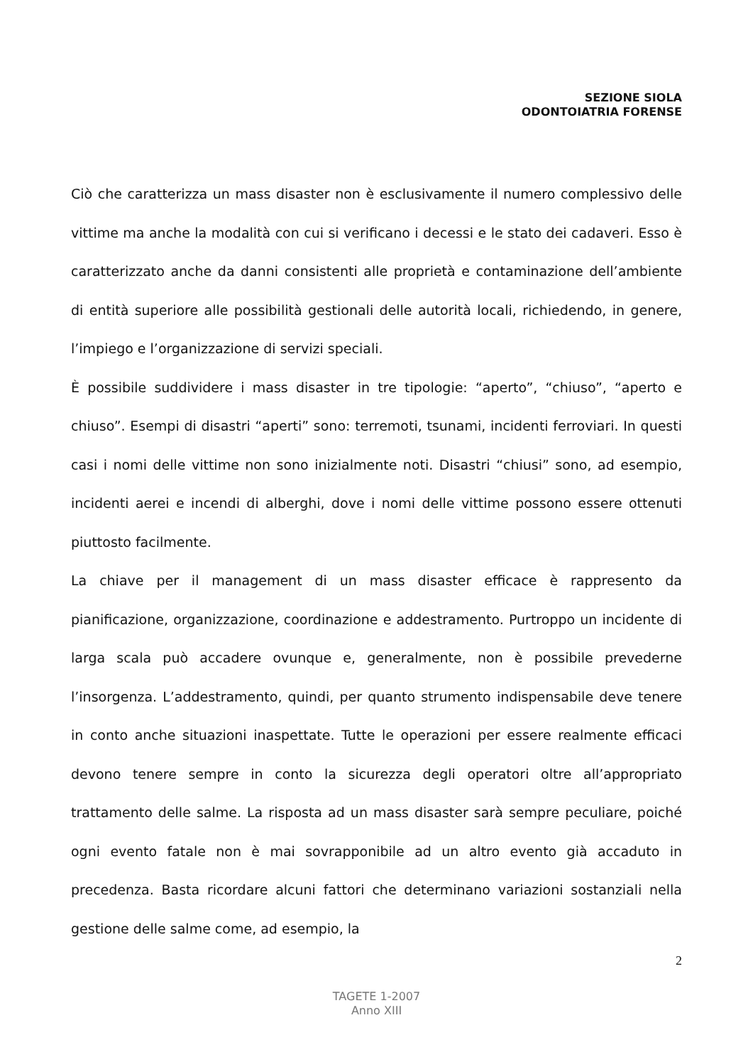SEZIONE SIOLA
ODONTOIATRIA FORENSE
Ciò che caratterizza un mass disaster non è esclusivamente il numero complessivo delle vittime ma anche la modalità con cui si verificano i decessi e le stato dei cadaveri. Esso è caratterizzato anche da danni consistenti alle proprietà e contaminazione dell’ambiente di entità superiore alle possibilità gestionali delle autorità locali, richiedendo, in genere, l’impiego e l’organizzazione di servizi speciali.
È possibile suddividere i mass disaster in tre tipologie: “aperto”, “chiuso”, “aperto e chiuso”. Esempi di disastri “aperti” sono: terremoti, tsunami, incidenti ferroviari. In questi casi i nomi delle vittime non sono inizialmente noti. Disastri “chiusi” sono, ad esempio, incidenti aerei e incendi di alberghi, dove i nomi delle vittime possono essere ottenuti piuttosto facilmente.
La chiave per il management di un mass disaster efficace è rappresento da pianificazione, organizzazione, coordinazione e addestramento. Purtroppo un incidente di larga scala può accadere ovunque e, generalmente, non è possibile prevederne l’insorgenza. L’addestramento, quindi, per quanto strumento indispensabile deve tenere in conto anche situazioni inaspettate. Tutte le operazioni per essere realmente efficaci devono tenere sempre in conto la sicurezza degli operatori oltre all’appropriato trattamento delle salme. La risposta ad un mass disaster sarà sempre peculiare, poiché ogni evento fatale non è mai sovrapponibile ad un altro evento già accaduto in precedenza. Basta ricordare alcuni fattori che determinano variazioni sostanziali nella gestione delle salme come, ad esempio, la
2
TAGETE 1-2007
Anno XIII